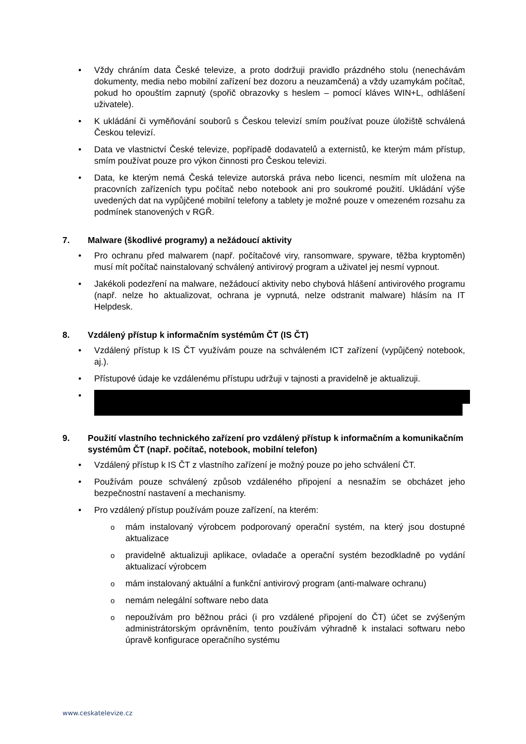Vždy chráním data České televize, a proto dodržuji pravidlo prázdného stolu (nenechávám dokumenty, media nebo mobilní zařízení bez dozoru a neuzamčená) a vždy uzamykám počítač, pokud ho opouštím zapnutý (spořič obrazovky s heslem – pomocí kláves WIN+L, odhlášení uživatele).
K ukládání či vyměňování souborů s Českou televizí smím používat pouze úložiště schválená Českou televizí.
Data ve vlastnictví České televize, popřípadě dodavatelů a externistů, ke kterým mám přístup, smím používat pouze pro výkon činnosti pro Českou televizi.
Data, ke kterým nemá Česká televize autorská práva nebo licenci, nesmím mít uložena na pracovních zařízeních typu počítač nebo notebook ani pro soukromé použití. Ukládání výše uvedených dat na vypůjčené mobilní telefony a tablety je možné pouze v omezeném rozsahu za podmínek stanovených v RGŘ.
7. Malware (škodlivé programy) a nežádoucí aktivity
Pro ochranu před malwarem (např. počítačové viry, ransomware, spyware, těžba kryptoměn) musí mít počítač nainstalovaný schválený antivirový program a uživatel jej nesmí vypnout.
Jakékoli podezření na malware, nežádoucí aktivity nebo chybová hlášení antivirového programu (např. nelze ho aktualizovat, ochrana je vypnutá, nelze odstranit malware) hlásím na IT Helpdesk.
8. Vzdálený přístup k informačním systémům ČT (IS ČT)
Vzdálený přístup k IS ČT využívám pouze na schváleném ICT zařízení (vypůjčený notebook, aj.).
Přístupové údaje ke vzdálenému přístupu udržuji v tajnosti a pravidelně je aktualizuji.
9. Použití vlastního technického zařízení pro vzdálený přístup k informačním a komunikačním systémům ČT (např. počítač, notebook, mobilní telefon)
Vzdálený přístup k IS ČT z vlastního zařízení je možný pouze po jeho schválení ČT.
Používám pouze schválený způsob vzdáleného připojení a nesnažím se obcházet jeho bezpečnostní nastavení a mechanismy.
Pro vzdálený přístup používám pouze zařízení, na kterém:
mám instalovaný výrobcem podporovaný operační systém, na který jsou dostupné aktualizace
pravidelně aktualizuji aplikace, ovladače a operační systém bezodkladně po vydání aktualizací výrobcem
mám instalovaný aktuální a funkční antivirový program (anti-malware ochranu)
nemám nelegální software nebo data
nepoužívám pro běžnou práci (i pro vzdálené připojení do ČT) účet se zvýšeným administrátorským oprávněním, tento používám výhradně k instalaci softwaru nebo úpravě konfigurace operačního systému
www.ceskatelevize.cz